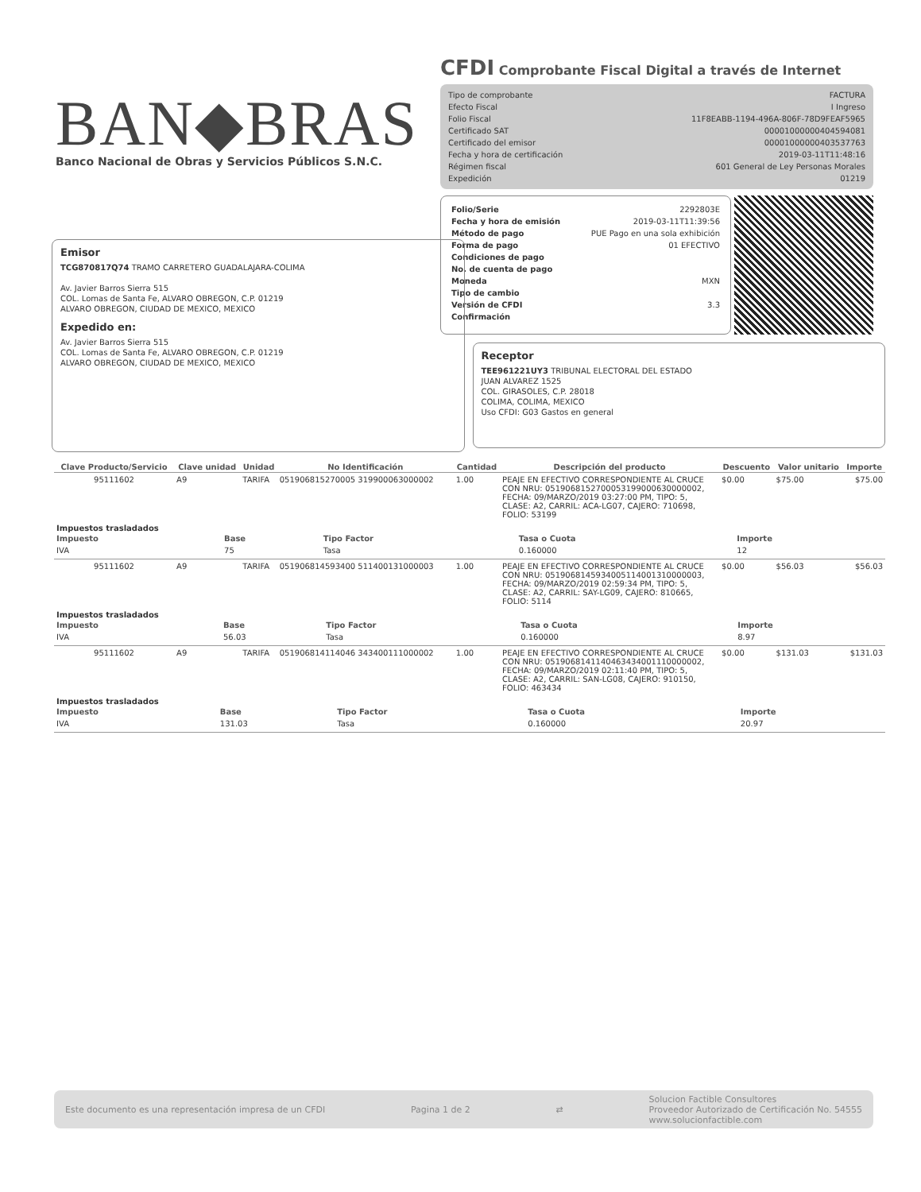BAN◆BRAS
Banco Nacional de Obras y Servicios Públicos S.N.C.
CFDI Comprobante Fiscal Digital a través de Internet
| Tipo de comprobante | FACTURA |
| Efecto Fiscal | I Ingreso |
| Folio Fiscal | 11F8EABB-1194-496A-806F-78D9FEAF5965 |
| Certificado SAT | 00001000000404594081 |
| Certificado del emisor | 00001000000403537763 |
| Fecha y hora de certificación | 2019-03-11T11:48:16 |
| Régimen fiscal | 601 General de Ley Personas Morales |
| Expedición | 01219 |
| Folio/Serie | 2292803E |
| Fecha y hora de emisión | 2019-03-11T11:39:56 |
| Método de pago | PUE Pago en una sola exhibición |
| Forma de pago | 01 EFECTIVO |
| Condiciones de pago | |
| No. de cuenta de pago | |
| Moneda | MXN |
| Tipo de cambio | |
| Versión de CFDI | 3.3 |
| Confirmación | |
Emisor
TCG870817Q74 TRAMO CARRETERO GUADALAJARA-COLIMA
Av. Javier Barros Sierra 515
COL. Lomas de Santa Fe, ALVARO OBREGON, C.P. 01219
ALVARO OBREGON, CIUDAD DE MEXICO, MEXICO
Expedido en:
Av. Javier Barros Sierra 515
COL. Lomas de Santa Fe, ALVARO OBREGON, C.P. 01219
ALVARO OBREGON, CIUDAD DE MEXICO, MEXICO
Receptor
TEE961221UY3 TRIBUNAL ELECTORAL DEL ESTADO
JUAN ALVAREZ 1525
COL. GIRASOLES, C.P. 28018
COLIMA, COLIMA, MEXICO
Uso CFDI: G03 Gastos en general
| Clave Producto/Servicio | Clave unidad | Unidad | No Identificación | Cantidad | Descripción del producto | Descuento | Valor unitario | Importe |
| --- | --- | --- | --- | --- | --- | --- | --- | --- |
| 95111602 | A9 | TARIFA | 051906815270005 319900063000002 | 1.00 | PEAJE EN EFECTIVO CORRESPONDIENTE AL CRUCE CON NRU: 0519068152700053199000630000002, FECHA: 09/MARZO/2019 03:27:00 PM, TIPO: 5, CLASE: A2, CARRIL: ACA-LG07, CAJERO: 710698, FOLIO: 53199 | $0.00 | $75.00 | $75.00 |
| Impuestos trasladados / Impuesto / Base / Tipo Factor / Tasa o Cuota / Importe / / --- / --- / --- / --- / --- / / IVA / 75 / Tasa / 0.160000 / 12 / | | | | | | | | |
| 95111602 | A9 | TARIFA | 051906814593400 511400131000003 | 1.00 | PEAJE EN EFECTIVO CORRESPONDIENTE AL CRUCE CON NRU: 0519068145934005114001310000003, FECHA: 09/MARZO/2019 02:59:34 PM, TIPO: 5, CLASE: A2, CARRIL: SAY-LG09, CAJERO: 810665, FOLIO: 5114 | $0.00 | $56.03 | $56.03 |
| Impuestos trasladados / Impuesto / Base / Tipo Factor / Tasa o Cuota / Importe / / --- / --- / --- / --- / --- / / IVA / 56.03 / Tasa / 0.160000 / 8.97 / | | | | | | | | |
| 95111602 | A9 | TARIFA | 051906814114046 343400111000002 | 1.00 | PEAJE EN EFECTIVO CORRESPONDIENTE AL CRUCE CON NRU: 0519068141140463434001110000002, FECHA: 09/MARZO/2019 02:11:40 PM, TIPO: 5, CLASE: A2, CARRIL: SAN-LG08, CAJERO: 910150, FOLIO: 463434 | $0.00 | $131.03 | $131.03 |
| Impuestos trasladados / Impuesto / Base / Tipo Factor / Tasa o Cuota / Importe / / --- / --- / --- / --- / --- / / IVA / 131.03 / Tasa / 0.160000 / 20.97 / | | | | | | | | |
Este documento es una representación impresa de un CFDI Pagina 1 de 2 ⇄ Solucion Factible Consultores
Proveedor Autorizado de Certificación No. 54555
www.solucionfactible.com